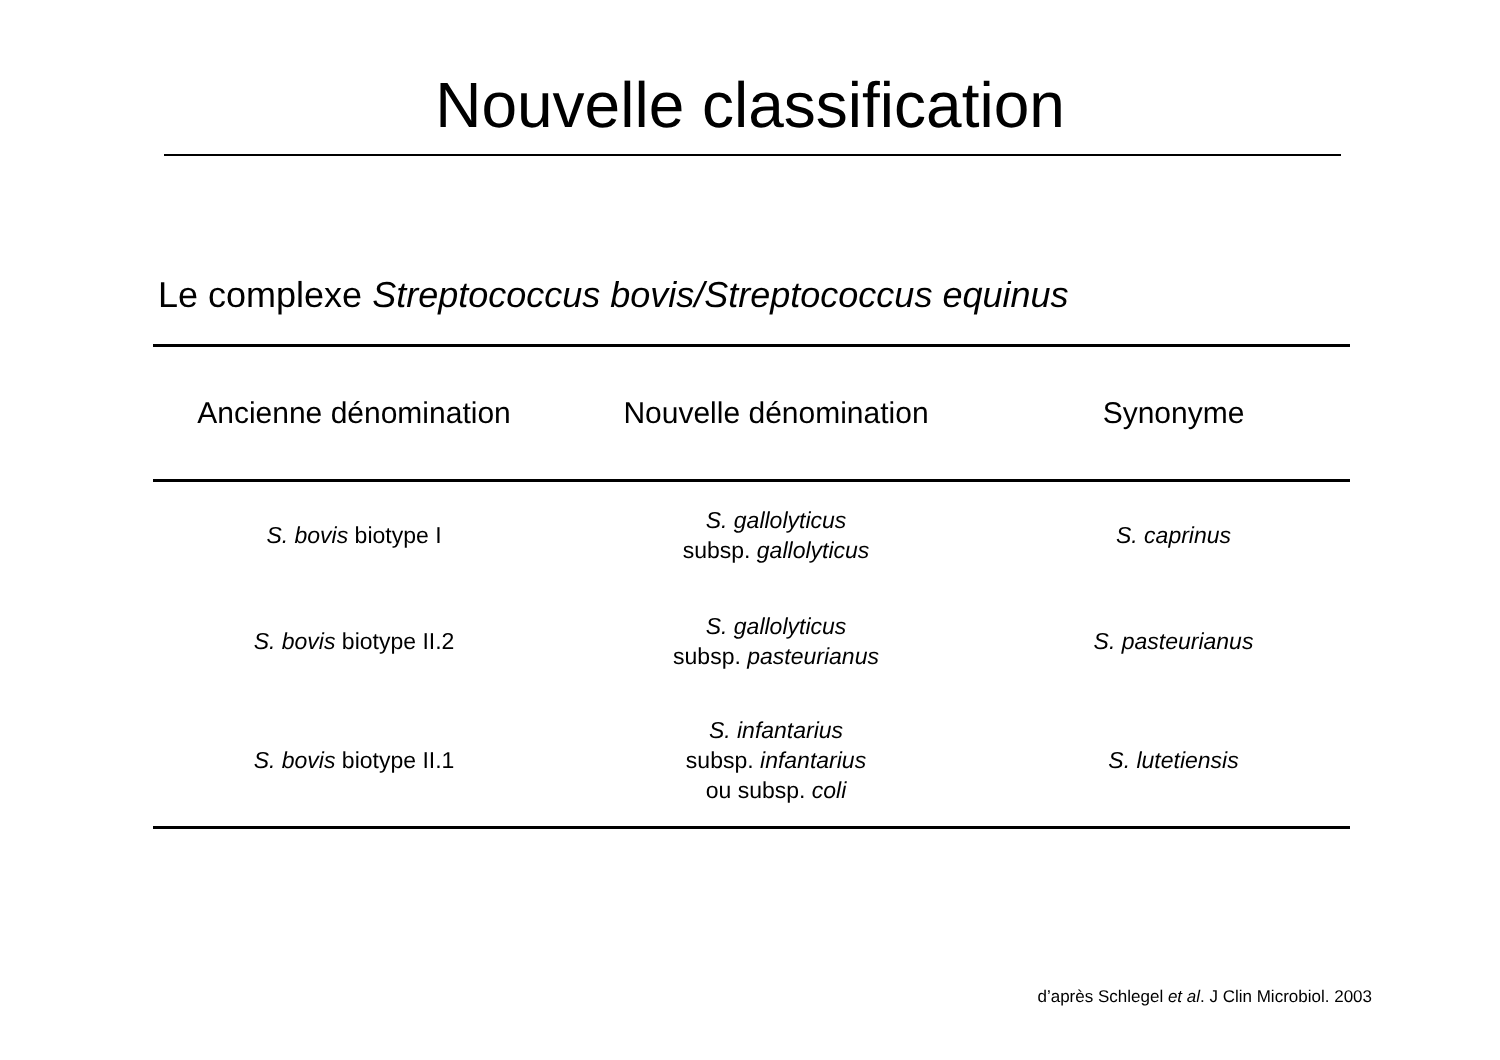Nouvelle classification
Le complexe Streptococcus bovis/Streptococcus equinus
| Ancienne dénomination | Nouvelle dénomination | Synonyme |
| --- | --- | --- |
| S. bovis biotype I | S. gallolyticus subsp. gallolyticus | S. caprinus |
| S. bovis biotype II.2 | S. gallolyticus subsp. pasteurianus | S. pasteurianus |
| S. bovis biotype II.1 | S. infantarius subsp. infantarius ou subsp. coli | S. lutetiensis |
d’après Schlegel et al. J Clin Microbiol. 2003